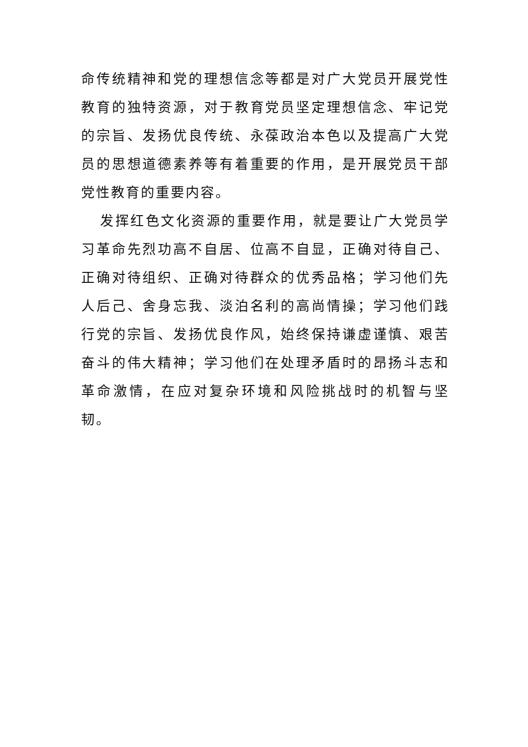命传统精神和党的理想信念等都是对广大党员开展党性教育的独特资源，对于教育党员坚定理想信念、牢记党的宗旨、发扬优良传统、永葆政治本色以及提高广大党员的思想道德素养等有着重要的作用，是开展党员干部党性教育的重要内容。
发挥红色文化资源的重要作用，就是要让广大党员学习革命先烈功高不自居、位高不自显，正确对待自己、正确对待组织、正确对待群众的优秀品格；学习他们先人后己、舍身忘我、淡泊名利的高尚情操；学习他们践行党的宗旨、发扬优良作风，始终保持谦虚谨慎、艰苦奋斗的伟大精神；学习他们在处理矛盾时的昂扬斗志和革命激情，在应对复杂环境和风险挑战时的机智与坚韧。